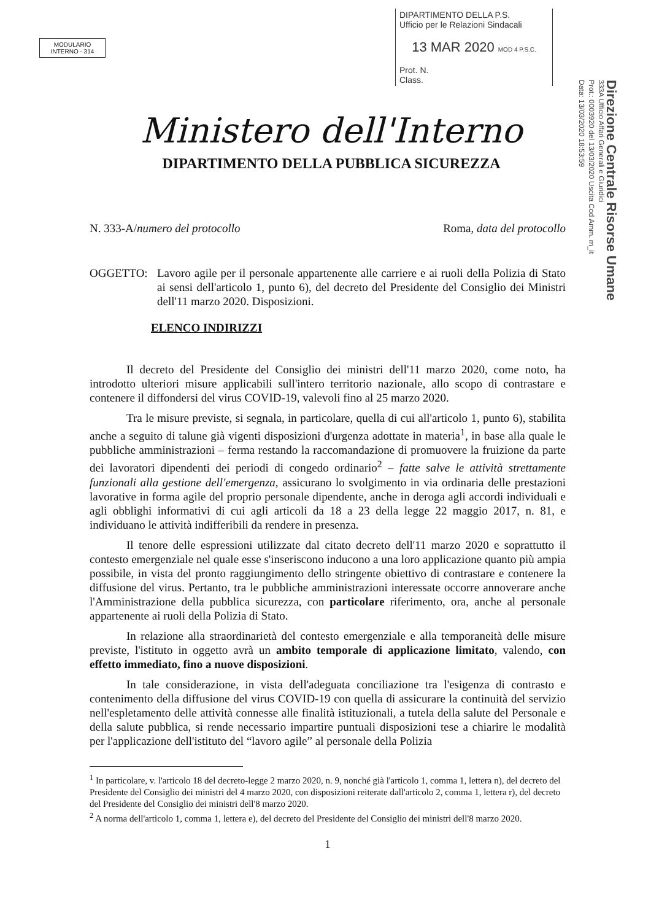MODULARIO
INTERNO - 314
DIPARTIMENTO DELLA P.S.
Ufficio per le Relazioni Sindacali
13 MAR 2020 MOD 4 P.S.C.
Prot. N.
Class.
Direzione Centrale Risorse Umane
333A Ufficio Affari Generali e Giuridici
Prot.: 0003920 del 13/03/2020 Uscita Cod Amm. m_it
Data: 13/03/2020 18:53:59
Ministero dell'Interno
DIPARTIMENTO DELLA PUBBLICA SICUREZZA
N. 333-A/numero del protocollo Roma, data del protocollo
OGGETTO: Lavoro agile per il personale appartenente alle carriere e ai ruoli della Polizia di Stato ai sensi dell'articolo 1, punto 6), del decreto del Presidente del Consiglio dei Ministri dell'11 marzo 2020. Disposizioni.
ELENCO INDIRIZZI
Il decreto del Presidente del Consiglio dei ministri dell'11 marzo 2020, come noto, ha introdotto ulteriori misure applicabili sull'intero territorio nazionale, allo scopo di contrastare e contenere il diffondersi del virus COVID-19, valevoli fino al 25 marzo 2020.
Tra le misure previste, si segnala, in particolare, quella di cui all'articolo 1, punto 6), stabilita anche a seguito di talune già vigenti disposizioni d'urgenza adottate in materia<sup>1</sup>, in base alla quale le pubbliche amministrazioni – ferma restando la raccomandazione di promuovere la fruizione da parte dei lavoratori dipendenti dei periodi di congedo ordinario<sup>2</sup> – fatte salve le attività strettamente funzionali alla gestione dell'emergenza, assicurano lo svolgimento in via ordinaria delle prestazioni lavorative in forma agile del proprio personale dipendente, anche in deroga agli accordi individuali e agli obblighi informativi di cui agli articoli da 18 a 23 della legge 22 maggio 2017, n. 81, e individuano le attività indifferibili da rendere in presenza.
Il tenore delle espressioni utilizzate dal citato decreto dell'11 marzo 2020 e soprattutto il contesto emergenziale nel quale esse s'inseriscono inducono a una loro applicazione quanto più ampia possibile, in vista del pronto raggiungimento dello stringente obiettivo di contrastare e contenere la diffusione del virus. Pertanto, tra le pubbliche amministrazioni interessate occorre annoverare anche l'Amministrazione della pubblica sicurezza, con particolare riferimento, ora, anche al personale appartenente ai ruoli della Polizia di Stato.
In relazione alla straordinarietà del contesto emergenziale e alla temporaneità delle misure previste, l'istituto in oggetto avrà un ambito temporale di applicazione limitato, valendo, con effetto immediato, fino a nuove disposizioni.
In tale considerazione, in vista dell'adeguata conciliazione tra l'esigenza di contrasto e contenimento della diffusione del virus COVID-19 con quella di assicurare la continuità del servizio nell'espletamento delle attività connesse alle finalità istituzionali, a tutela della salute del Personale e della salute pubblica, si rende necessario impartire puntuali disposizioni tese a chiarire le modalità per l'applicazione dell'istituto del “lavoro agile” al personale della Polizia
<sup>1</sup> In particolare, v. l'articolo 18 del decreto-legge 2 marzo 2020, n. 9, nonché già l'articolo 1, comma 1, lettera n), del decreto del Presidente del Consiglio dei ministri del 4 marzo 2020, con disposizioni reiterate dall'articolo 2, comma 1, lettera r), del decreto del Presidente del Consiglio dei ministri dell'8 marzo 2020.
<sup>2</sup> A norma dell'articolo 1, comma 1, lettera e), del decreto del Presidente del Consiglio dei ministri dell'8 marzo 2020.
1